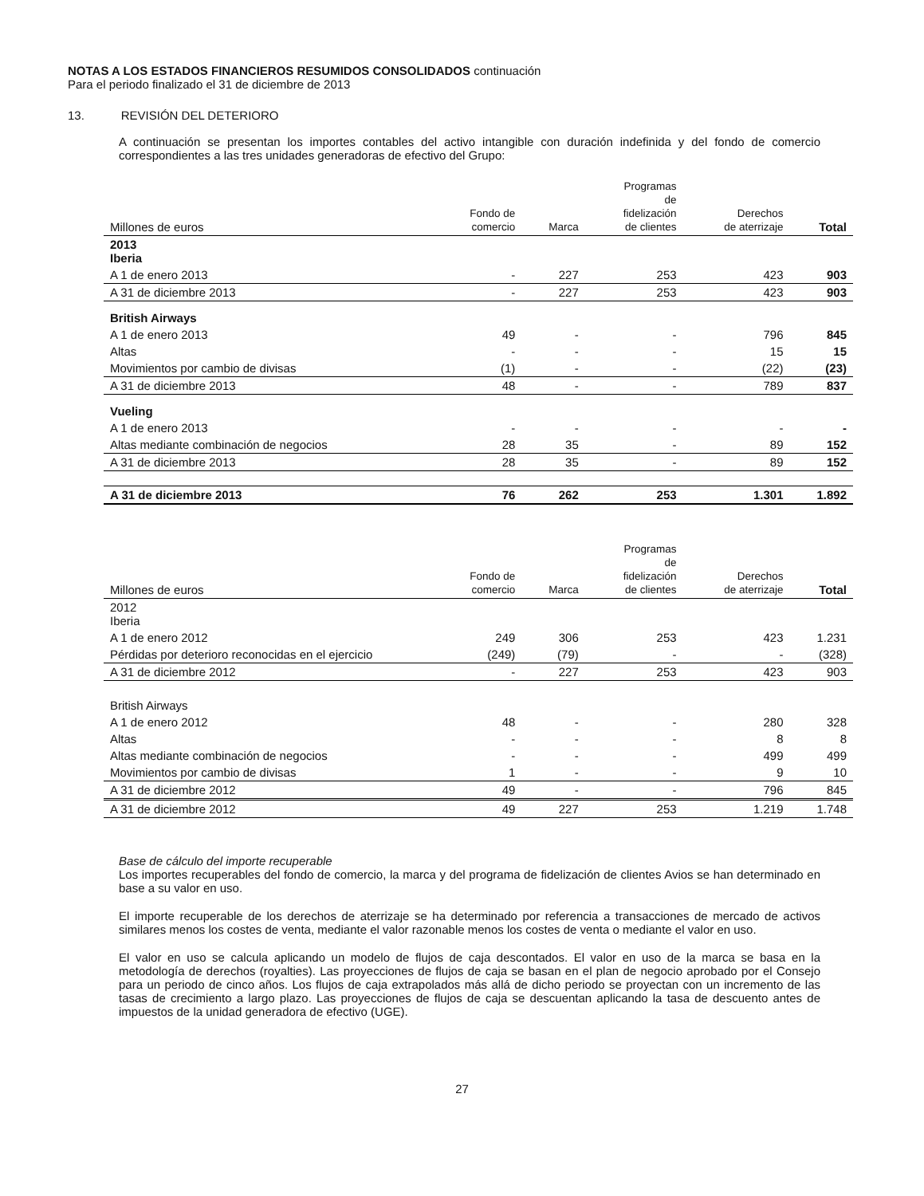NOTAS A LOS ESTADOS FINANCIEROS RESUMIDOS CONSOLIDADOS continuación
Para el periodo finalizado el 31 de diciembre de 2013
13. REVISIÓN DEL DETERIORO
A continuación se presentan los importes contables del activo intangible con duración indefinida y del fondo de comercio correspondientes a las tres unidades generadoras de efectivo del Grupo:
| Millones de euros | Fondo de comercio | Marca | Programas de fidelización de clientes | Derechos de aterrizaje | Total |
| --- | --- | --- | --- | --- | --- |
| 2013 Iberia | | | | | |
| A 1 de enero 2013 | - | 227 | 253 | 423 | 903 |
| A 31 de diciembre 2013 | - | 227 | 253 | 423 | 903 |
| British Airways | | | | | |
| A 1 de enero 2013 | 49 | - | - | 796 | 845 |
| Altas | - | - | - | 15 | 15 |
| Movimientos por cambio de divisas | (1) | - | - | (22) | (23) |
| A 31 de diciembre 2013 | 48 | - | - | 789 | 837 |
| Vueling | | | | | |
| A 1 de enero 2013 | - | - | - | - | - |
| Altas mediante combinación de negocios | 28 | 35 | - | 89 | 152 |
| A 31 de diciembre 2013 | 28 | 35 | - | 89 | 152 |
| A 31 de diciembre 2013 | 76 | 262 | 253 | 1.301 | 1.892 |
| Millones de euros | Fondo de comercio | Marca | Programas de fidelización de clientes | Derechos de aterrizaje | Total |
| --- | --- | --- | --- | --- | --- |
| 2012 Iberia | | | | | |
| A 1 de enero 2012 | 249 | 306 | 253 | 423 | 1.231 |
| Pérdidas por deterioro reconocidas en el ejercicio | (249) | (79) | - | - | (328) |
| A 31 de diciembre 2012 | - | 227 | 253 | 423 | 903 |
| British Airways | | | | | |
| A 1 de enero 2012 | 48 | - | - | 280 | 328 |
| Altas | - | - | - | 8 | 8 |
| Altas mediante combinación de negocios | - | - | - | 499 | 499 |
| Movimientos por cambio de divisas | 1 | - | - | 9 | 10 |
| A 31 de diciembre 2012 | 49 | - | - | 796 | 845 |
| A 31 de diciembre 2012 | 49 | 227 | 253 | 1.219 | 1.748 |
Base de cálculo del importe recuperable
Los importes recuperables del fondo de comercio, la marca y del programa de fidelización de clientes Avios se han determinado en base a su valor en uso.
El importe recuperable de los derechos de aterrizaje se ha determinado por referencia a transacciones de mercado de activos similares menos los costes de venta, mediante el valor razonable menos los costes de venta o mediante el valor en uso.
El valor en uso se calcula aplicando un modelo de flujos de caja descontados. El valor en uso de la marca se basa en la metodología de derechos (royalties). Las proyecciones de flujos de caja se basan en el plan de negocio aprobado por el Consejo para un periodo de cinco años. Los flujos de caja extrapolados más allá de dicho periodo se proyectan con un incremento de las tasas de crecimiento a largo plazo. Las proyecciones de flujos de caja se descuentan aplicando la tasa de descuento antes de impuestos de la unidad generadora de efectivo (UGE).
27